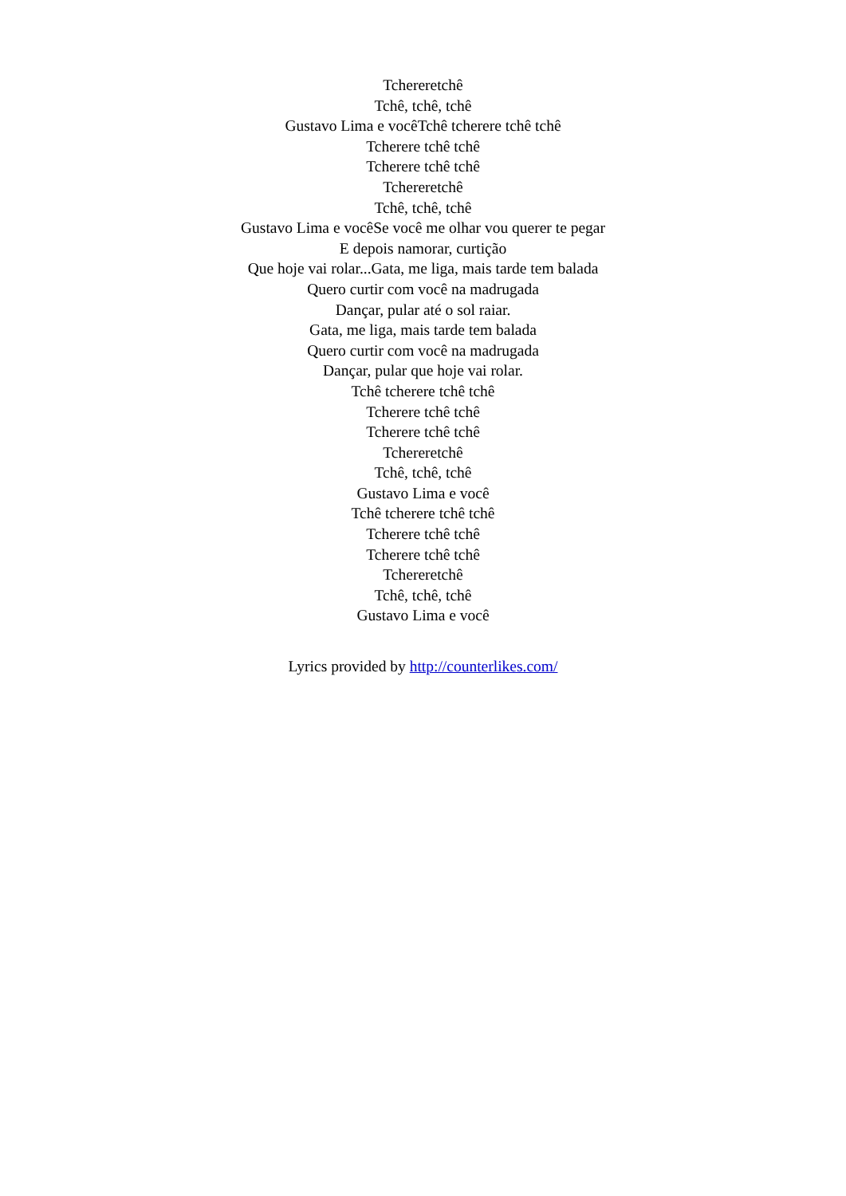Tchereretchê
Tchê, tchê, tchê
Gustavo Lima e vocêTchê tcherere tchê tchê
Tcherere tchê tchê
Tcherere tchê tchê
Tchereretchê
Tchê, tchê, tchê
Gustavo Lima e vocêSe você me olhar vou querer te pegar
E depois namorar, curtição
Que hoje vai rolar...Gata, me liga, mais tarde tem balada
Quero curtir com você na madrugada
Dançar, pular até o sol raiar.
Gata, me liga, mais tarde tem balada
Quero curtir com você na madrugada
Dançar, pular que hoje vai rolar.
Tchê tcherere tchê tchê
Tcherere tchê tchê
Tcherere tchê tchê
Tchereretchê
Tchê, tchê, tchê
Gustavo Lima e você
Tchê tcherere tchê tchê
Tcherere tchê tchê
Tcherere tchê tchê
Tchereretchê
Tchê, tchê, tchê
Gustavo Lima e você
Lyrics provided by http://counterlikes.com/